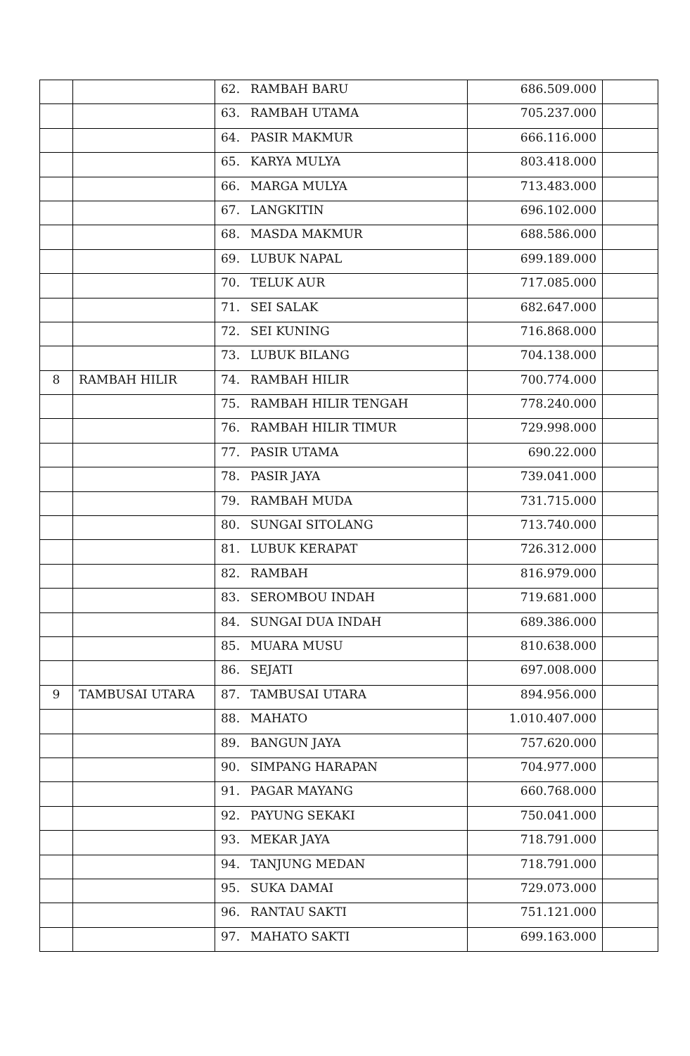| | | 62. | RAMBAH BARU | 686.509.000 | |
| | | 63. | RAMBAH UTAMA | 705.237.000 | |
| | | 64. | PASIR MAKMUR | 666.116.000 | |
| | | 65. | KARYA MULYA | 803.418.000 | |
| | | 66. | MARGA MULYA | 713.483.000 | |
| | | 67. | LANGKITIN | 696.102.000 | |
| | | 68. | MASDA MAKMUR | 688.586.000 | |
| | | 69. | LUBUK NAPAL | 699.189.000 | |
| | | 70. | TELUK AUR | 717.085.000 | |
| | | 71. | SEI SALAK | 682.647.000 | |
| | | 72. | SEI KUNING | 716.868.000 | |
| | | 73. | LUBUK BILANG | 704.138.000 | |
| 8 | RAMBAH HILIR | 74. | RAMBAH HILIR | 700.774.000 | |
| | | 75. | RAMBAH HILIR TENGAH | 778.240.000 | |
| | | 76. | RAMBAH HILIR TIMUR | 729.998.000 | |
| | | 77. | PASIR UTAMA | 690.22.000 | |
| | | 78. | PASIR JAYA | 739.041.000 | |
| | | 79. | RAMBAH MUDA | 731.715.000 | |
| | | 80. | SUNGAI SITOLANG | 713.740.000 | |
| | | 81. | LUBUK KERAPAT | 726.312.000 | |
| | | 82. | RAMBAH | 816.979.000 | |
| | | 83. | SEROMBOU INDAH | 719.681.000 | |
| | | 84. | SUNGAI DUA INDAH | 689.386.000 | |
| | | 85. | MUARA MUSU | 810.638.000 | |
| | | 86. | SEJATI | 697.008.000 | |
| 9 | TAMBUSAI UTARA | 87. | TAMBUSAI UTARA | 894.956.000 | |
| | | 88. | MAHATO | 1.010.407.000 | |
| | | 89. | BANGUN JAYA | 757.620.000 | |
| | | 90. | SIMPANG HARAPAN | 704.977.000 | |
| | | 91. | PAGAR MAYANG | 660.768.000 | |
| | | 92. | PAYUNG SEKAKI | 750.041.000 | |
| | | 93. | MEKAR JAYA | 718.791.000 | |
| | | 94. | TANJUNG MEDAN | 718.791.000 | |
| | | 95. | SUKA DAMAI | 729.073.000 | |
| | | 96. | RANTAU SAKTI | 751.121.000 | |
| | | 97. | MAHATO SAKTI | 699.163.000 | |